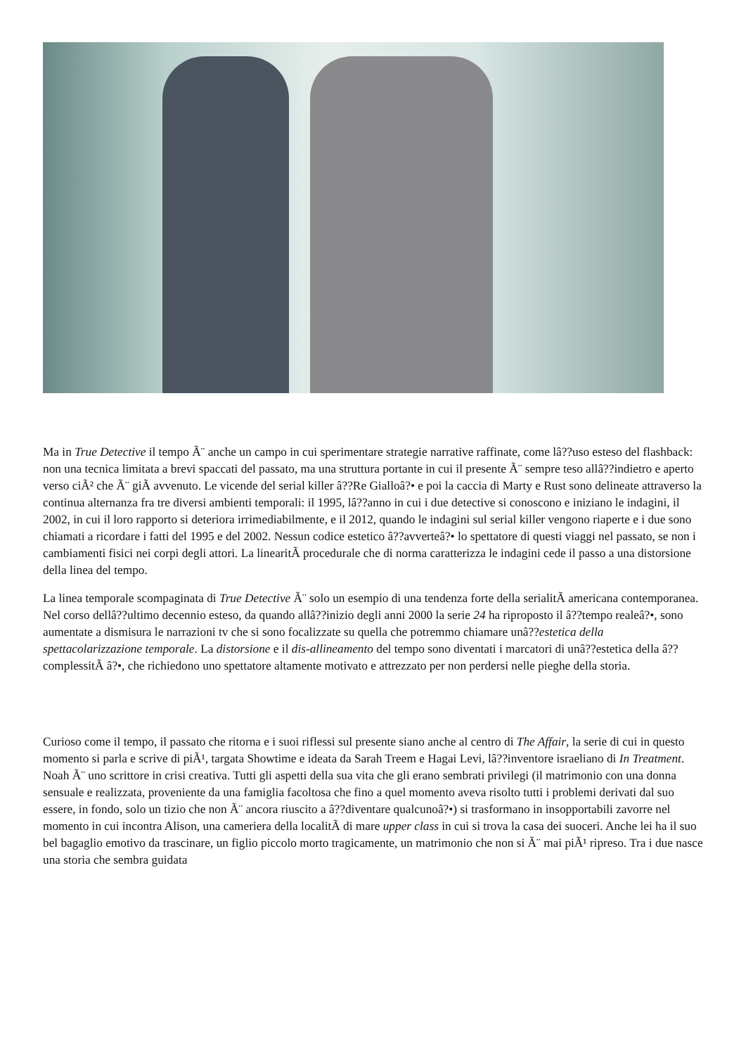Ma in True Detective il tempo Ã¨ anche un campo in cui sperimentare strategie narrative raffinate, come lâ??uso esteso del flashback: non una tecnica limitata a brevi spaccati del passato, ma una struttura portante in cui il presente Ã¨ sempre teso allâ??indietro e aperto verso ciÃ² che Ã¨ giÃ avvenuto. Le vicende del serial killer â??Re Gialloâ?• e poi la caccia di Marty e Rust sono delineate attraverso la continua alternanza fra tre diversi ambienti temporali: il 1995, lâ??anno in cui i due detective si conoscono e iniziano le indagini, il 2002, in cui il loro rapporto si deteriora irrimediabilmente, e il 2012, quando le indagini sul serial killer vengono riaperte e i due sono chiamati a ricordare i fatti del 1995 e del 2002. Nessun codice estetico â??avverteâ?• lo spettatore di questi viaggi nel passato, se non i cambiamenti fisici nei corpi degli attori. La linearitÃ procedurale che di norma caratterizza le indagini cede il passo a una distorsione della linea del tempo.
La linea temporale scompaginata di True Detective Ã¨ solo un esempio di una tendenza forte della serialitÃ americana contemporanea. Nel corso dellâ??ultimo decennio esteso, da quando allâ??inizio degli anni 2000 la serie 24 ha riproposto il â??tempo realeâ?•, sono aumentate a dismisura le narrazioni tv che si sono focalizzate su quella che potremmo chiamare unâ??estetica della spettacolarizzazione temporale. La distorsione e il dis-allineamento del tempo sono diventati i marcatori di unâ??estetica della â??complessitÃ â?•, che richiedono uno spettatore altamente motivato e attrezzato per non perdersi nelle pieghe della storia.
Curioso come il tempo, il passato che ritorna e i suoi riflessi sul presente siano anche al centro di The Affair, la serie di cui in questo momento si parla e scrive di piÃ¹, targata Showtime e ideata da Sarah Treem e Hagai Levi, lâ??inventore israeliano di In Treatment. Noah Ã¨ uno scrittore in crisi creativa. Tutti gli aspetti della sua vita che gli erano sembrati privilegi (il matrimonio con una donna sensuale e realizzata, proveniente da una famiglia facoltosa che fino a quel momento aveva risolto tutti i problemi derivati dal suo essere, in fondo, solo un tizio che non Ã¨ ancora riuscito a â??diventare qualcunoâ?•) si trasformano in insopportabili zavorre nel momento in cui incontra Alison, una cameriera della localitÃ di mare upper class in cui si trova la casa dei suoceri. Anche lei ha il suo bel bagaglio emotivo da trascinare, un figlio piccolo morto tragicamente, un matrimonio che non si Ã¨ mai piÃ¹ ripreso. Tra i due nasce una storia che sembra guidata